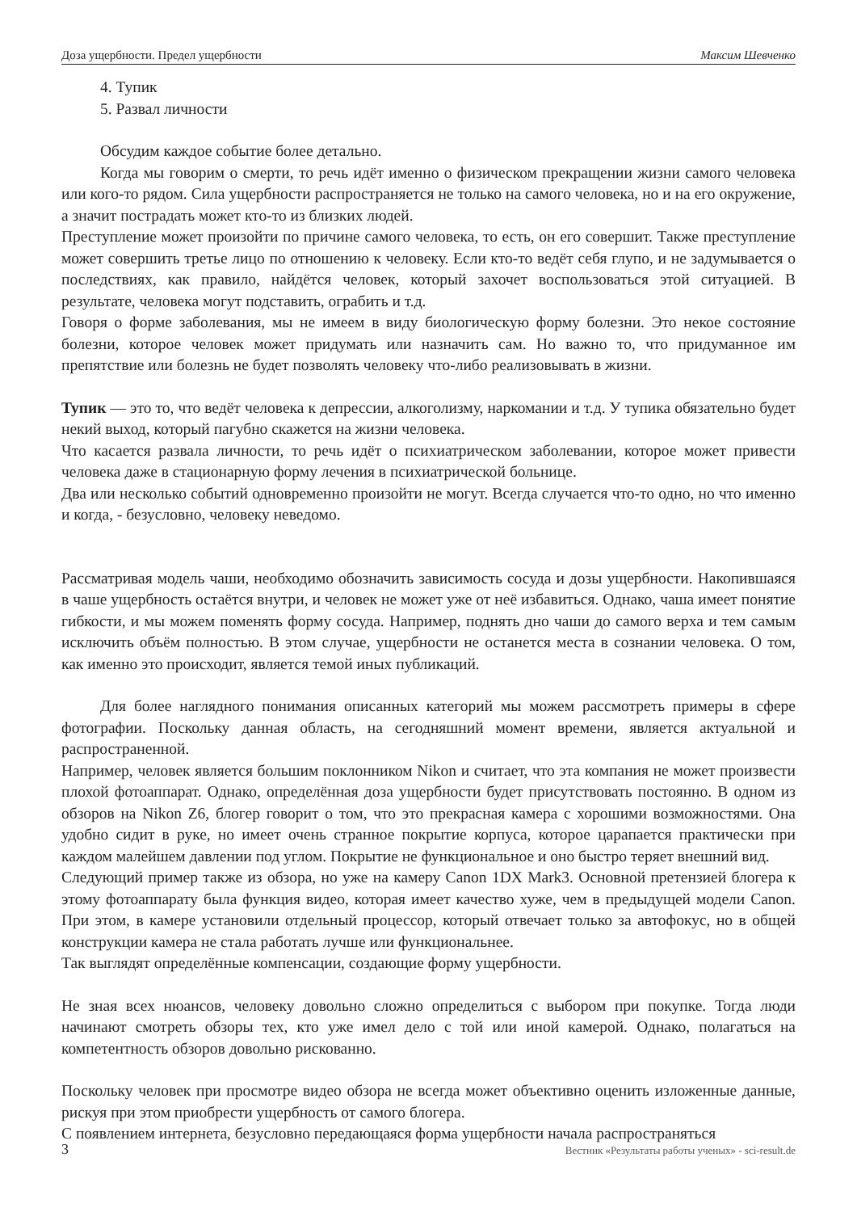Доза ущербности. Предел ущербности Максим Шевченко
4. Тупик
5. Развал личности
Обсудим каждое событие более детально.
Когда мы говорим о смерти, то речь идёт именно о физическом прекращении жизни самого человека или кого-то рядом. Сила ущербности распространяется не только на самого человека, но и на его окружение, а значит пострадать может кто-то из близких людей.
Преступление может произойти по причине самого человека, то есть, он его совершит. Также преступление может совершить третье лицо по отношению к человеку. Если кто-то ведёт себя глупо, и не задумывается о последствиях, как правило, найдётся человек, который захочет воспользоваться этой ситуацией. В результате, человека могут подставить, ограбить и т.д.
Говоря о форме заболевания, мы не имеем в виду биологическую форму болезни. Это некое состояние болезни, которое человек может придумать или назначить сам. Но важно то, что придуманное им препятствие или болезнь не будет позволять человеку что-либо реализовывать в жизни.
Тупик — это то, что ведёт человека к депрессии, алкоголизму, наркомании и т.д. У тупика обязательно будет некий выход, который пагубно скажется на жизни человека.
Что касается развала личности, то речь идёт о психиатрическом заболевании, которое может привести человека даже в стационарную форму лечения в психиатрической больнице.
Два или несколько событий одновременно произойти не могут. Всегда случается что-то одно, но что именно и когда, - безусловно, человеку неведомо.
Рассматривая модель чаши, необходимо обозначить зависимость сосуда и дозы ущербности. Накопившаяся в чаше ущербность остаётся внутри, и человек не может уже от неё избавиться. Однако, чаша имеет понятие гибкости, и мы можем поменять форму сосуда. Например, поднять дно чаши до самого верха и тем самым исключить объём полностью. В этом случае, ущербности не останется места в сознании человека. О том, как именно это происходит, является темой иных публикаций.
Для более наглядного понимания описанных категорий мы можем рассмотреть примеры в сфере фотографии. Поскольку данная область, на сегодняшний момент времени, является актуальной и распространенной.
Например, человек является большим поклонником Nikon и считает, что эта компания не может произвести плохой фотоаппарат. Однако, определённая доза ущербности будет присутствовать постоянно. В одном из обзоров на Nikon Z6, блогер говорит о том, что это прекрасная камера с хорошими возможностями. Она удобно сидит в руке, но имеет очень странное покрытие корпуса, которое царапается практически при каждом малейшем давлении под углом. Покрытие не функциональное и оно быстро теряет внешний вид.
Следующий пример также из обзора, но уже на камеру Canon 1DX Mark3. Основной претензией блогера к этому фотоаппарату была функция видео, которая имеет качество хуже, чем в предыдущей модели Canon. При этом, в камере установили отдельный процессор, который отвечает только за автофокус, но в общей конструкции камера не стала работать лучше или функциональнее.
Так выглядят определённые компенсации, создающие форму ущербности.
Не зная всех нюансов, человеку довольно сложно определиться с выбором при покупке. Тогда люди начинают смотреть обзоры тех, кто уже имел дело с той или иной камерой. Однако, полагаться на компетентность обзоров довольно рискованно.
Поскольку человек при просмотре видео обзора не всегда может объективно оценить изложенные данные, рискуя при этом приобрести ущербность от самого блогера.
С появлением интернета, безусловно передающаяся форма ущербности начала распространяться
3 Вестник «Результаты работы ученых» - sci-result.de